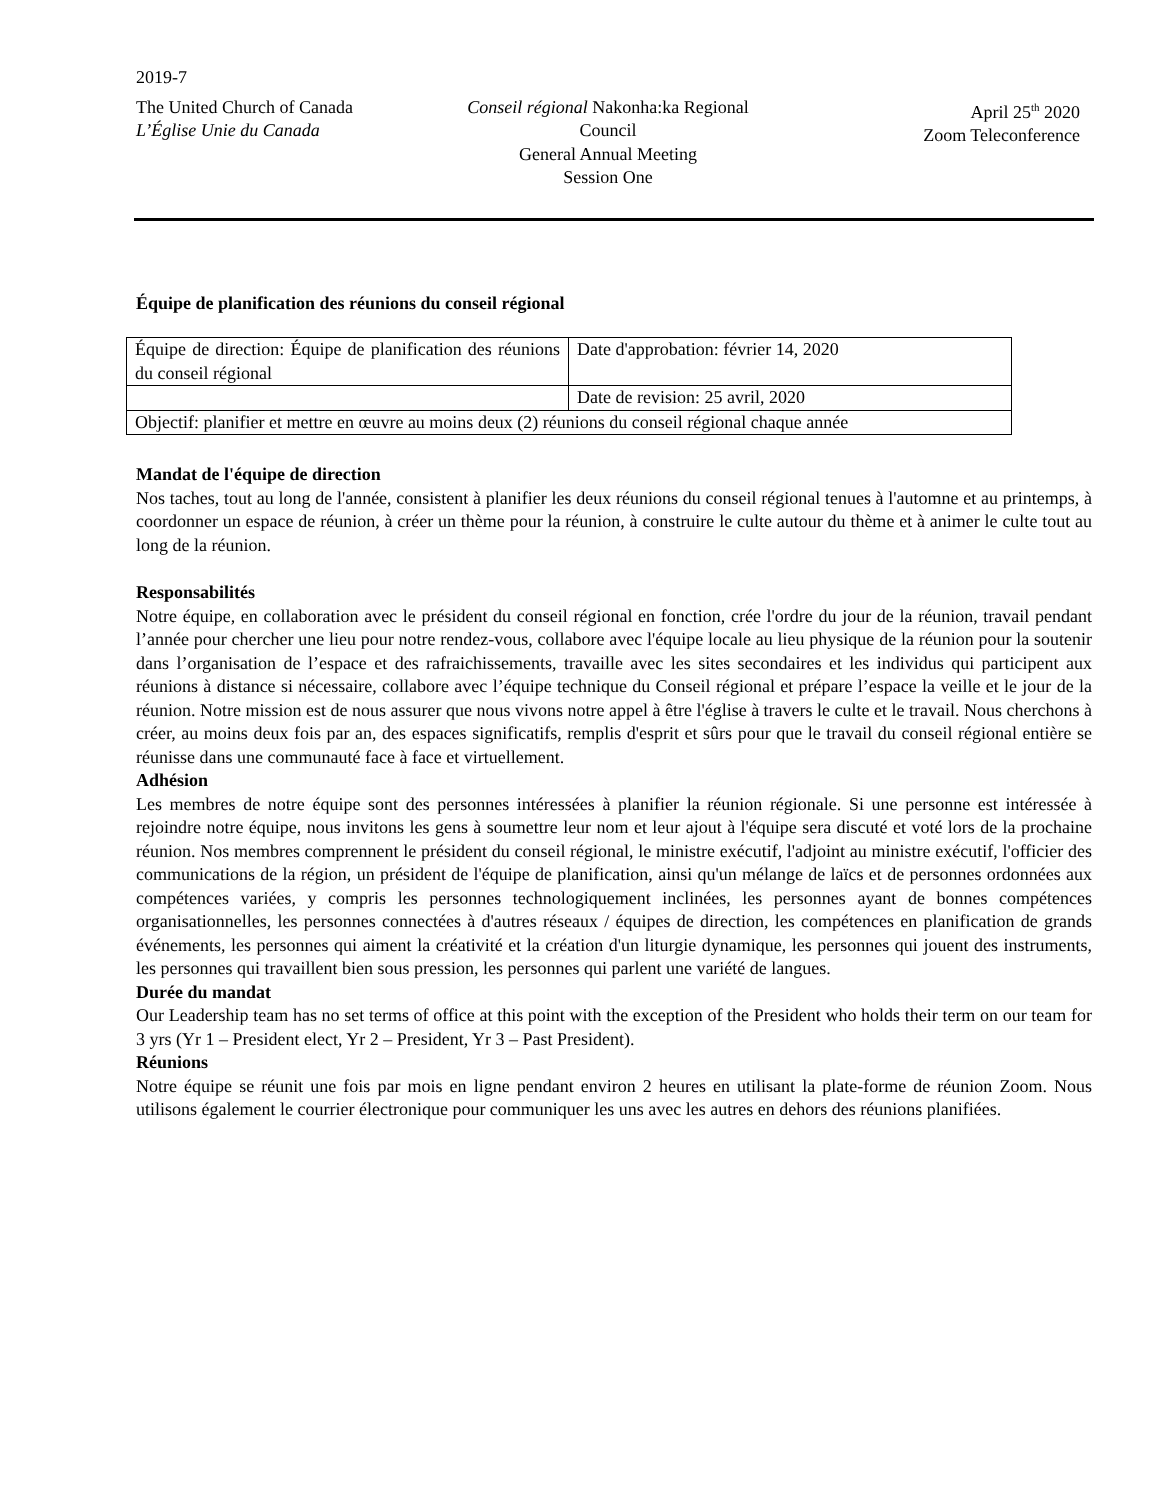2019-7
The United Church of Canada
L’Église Unie du Canada
Conseil régional Nakonha:ka Regional Council
General Annual Meeting
Session One
April 25<sup>th</sup> 2020
Zoom Teleconference
Équipe de planification des réunions du conseil régional
| Équipe de direction: Équipe de planification des réunions du conseil régional | Date d'approbation: février 14, 2020 |
| | Date de revision: 25 avril, 2020 |
| Objectif: planifier et mettre en œuvre au moins deux (2) réunions du conseil régional chaque année | |
Mandat de l'équipe de direction
Nos taches, tout au long de l'année, consistent à planifier les deux réunions du conseil régional tenues à l'automne et au printemps, à coordonner un espace de réunion, à créer un thème pour la réunion, à construire le culte autour du thème et à animer le culte tout au long de la réunion.
Responsabilités
Notre équipe, en collaboration avec le président du conseil régional en fonction, crée l'ordre du jour de la réunion, travail pendant l’année pour chercher une lieu pour notre rendez-vous, collabore avec l'équipe locale au lieu physique de la réunion pour la soutenir dans l’organisation de l’espace et des rafraichissements, travaille avec les sites secondaires et les individus qui participent aux réunions à distance si nécessaire, collabore avec l’équipe technique du Conseil régional et prépare l’espace la veille et le jour de la réunion. Notre mission est de nous assurer que nous vivons notre appel à être l'église à travers le culte et le travail. Nous cherchons à créer, au moins deux fois par an, des espaces significatifs, remplis d'esprit et sûrs pour que le travail du conseil régional entière se réunisse dans une communauté face à face et virtuellement.
Adhésion
Les membres de notre équipe sont des personnes intéressées à planifier la réunion régionale. Si une personne est intéressée à rejoindre notre équipe, nous invitons les gens à soumettre leur nom et leur ajout à l'équipe sera discuté et voté lors de la prochaine réunion. Nos membres comprennent le président du conseil régional, le ministre exécutif, l'adjoint au ministre exécutif, l'officier des communications de la région, un président de l'équipe de planification, ainsi qu'un mélange de laïcs et de personnes ordonnées aux compétences variées, y compris les personnes technologiquement inclinées, les personnes ayant de bonnes compétences organisationnelles, les personnes connectées à d'autres réseaux / équipes de direction, les compétences en planification de grands événements, les personnes qui aiment la créativité et la création d'un liturgie dynamique, les personnes qui jouent des instruments, les personnes qui travaillent bien sous pression, les personnes qui parlent une variété de langues.
Durée du mandat
Our Leadership team has no set terms of office at this point with the exception of the President who holds their term on our team for 3 yrs (Yr 1 – President elect, Yr 2 – President, Yr 3 – Past President).
Réunions
Notre équipe se réunit une fois par mois en ligne pendant environ 2 heures en utilisant la plate-forme de réunion Zoom. Nous utilisons également le courrier électronique pour communiquer les uns avec les autres en dehors des réunions planifiées.